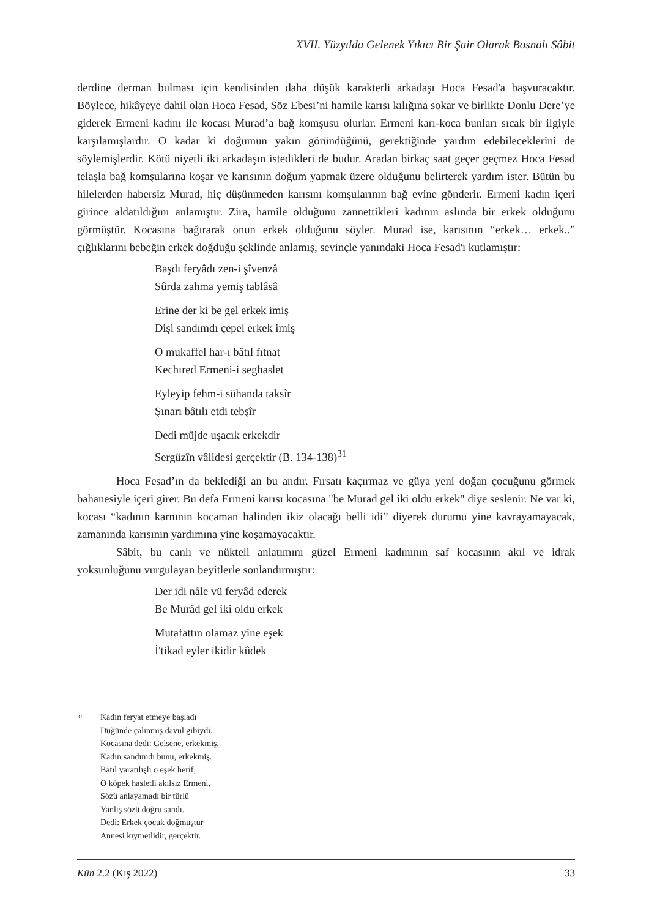XVII. Yüzyılda Gelenek Yıkıcı Bir Şair Olarak Bosnalı Sâbit
derdine derman bulması için kendisinden daha düşük karakterli arkadaşı Hoca Fesad'a başvuracaktır. Böylece, hikâyeye dahil olan Hoca Fesad, Söz Ebesi’ni hamile karısı kılığına sokar ve birlikte Donlu Dere’ye giderek Ermeni kadını ile kocası Murad’a bağ komşusu olurlar. Ermeni karı-koca bunları sıcak bir ilgiyle karşılamışlardır. O kadar ki doğumun yakın göründüğünü, gerektiğinde yardım edebileceklerini de söylemişlerdir. Kötü niyetli iki arkadaşın istedikleri de budur. Aradan birkaç saat geçer geçmez Hoca Fesad telaşla bağ komşularına koşar ve karısının doğum yapmak üzere olduğunu belirterek yardım ister. Bütün bu hilelerden habersiz Murad, hiç düşünmeden karısını komşularının bağ evine gönderir. Ermeni kadın içeri girince aldatıldığını anlamıştır. Zira, hamile olduğunu zannettikleri kadının aslında bir erkek olduğunu görmüştür. Kocasına bağırarak onun erkek olduğunu söyler. Murad ise, karısının “erkek… erkek..” çığlıklarını bebeğin erkek doğduğu şeklinde anlamış, sevinçle yanındaki Hoca Fesad'ı kutlamıştır:
Başdı feryâdı zen-i şîvenzâ
Sûrda zahma yemiş tablâsâ
Erine der ki be gel erkek imiş
Dişi sandımdı çepel erkek imiş
O mukaffel har-ı bâtıl fıtnat
Kechıred Ermeni-i seghaslet
Eyleyip fehm-i sühanda taksîr
Şınarı bâtılı etdi tebşîr
Dedi müjde uşacık erkekdir
Sergüzîn vâlidesi gerçektir (B. 134-138)<sup>31</sup>
Hoca Fesad’ın da beklediği an bu andır. Fırsatı kaçırmaz ve güya yeni doğan çocuğunu görmek bahanesiyle içeri girer. Bu defa Ermeni karısı kocasına "be Murad gel iki oldu erkek" diye seslenir. Ne var ki, kocası “kadının karnının kocaman halinden ikiz olacağı belli idi” diyerek durumu yine kavrayamayacak, zamanında karısının yardımına yine koşamayacaktır.
Sâbit, bu canlı ve nükteli anlatımını güzel Ermeni kadınının saf kocasının akıl ve idrak yoksunluğunu vurgulayan beyitlerle sonlandırmıştır:
Der idi nâle vü feryâd ederek
Be Murâd gel iki oldu erkek
Mutafattın olamaz yine eşek
İ'tikad eyler ikidir kûdek
31 Kadın feryat etmeye başladı
Düğünde çalınmış davul gibiydi.
Kocasına dedi: Gelsene, erkekmiş,
Kadın sandımdı bunu, erkekmiş.
Batıl yaratılışlı o eşek herif,
O köpek hasletli akılsız Ermeni,
Sözü anlayamadı bir türlü
Yanlış sözü doğru sandı.
Dedi: Erkek çocuk doğmuştur
Annesi kıymetlidir, gerçektir.
Kün 2.2 (Kış 2022) 33